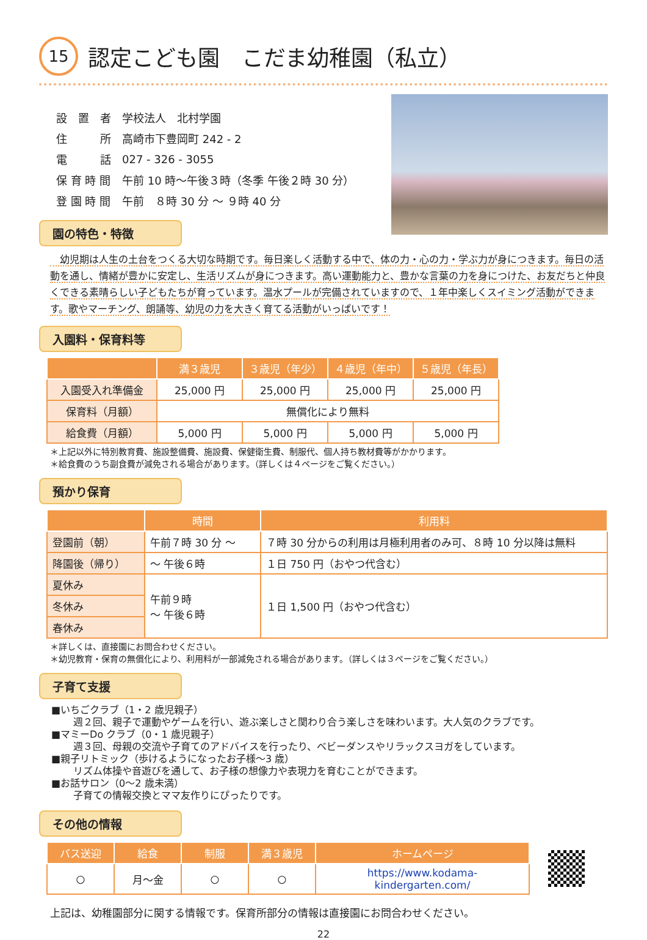15 認定こども園　こだま幼稚園（私立）
| 設 置 者 | 学校法人 北村学園 |
| 住 所 | 高崎市下豊岡町 242 - 2 |
| 電 話 | 027 - 326 - 3055 |
| 保 育 時 間 | 午前 10 時～午後３時（冬季 午後２時 30 分） |
| 登 園 時 間 | 午前 ８時 30 分 ～ ９時 40 分 |
園の特色・特徴
　幼児期は人生の土台をつくる大切な時期です。毎日楽しく活動する中で、体の力・心の力・学ぶ力が身につきます。毎日の活動を通し、情緒が豊かに安定し、生活リズムが身につきます。高い運動能力と、豊かな言葉の力を身につけた、お友だちと仲良くできる素晴らしい子どもたちが育っています。温水プールが完備されていますので、１年中楽しくスイミング活動ができます。歌やマーチング、朗誦等、幼児の力を大きく育てる活動がいっぱいです！
入園料・保育料等
| | 満３歳児 | ３歳児（年少） | ４歳児（年中） | ５歳児（年長） |
| --- | --- | --- | --- | --- |
| 入園受入れ準備金 | 25,000 円 | 25,000 円 | 25,000 円 | 25,000 円 |
| 保育料（月額） | 無償化により無料 | | | |
| 給食費（月額） | 5,000 円 | 5,000 円 | 5,000 円 | 5,000 円 |
＊上記以外に特別教育費、施設整備費、施設費、保健衛生費、制服代、個人持ち教材費等がかかります。
＊給食費のうち副食費が減免される場合があります。（詳しくは４ページをご覧ください。）
預かり保育
| | 時間 | 利用料 |
| --- | --- | --- |
| 登園前（朝） | 午前７時 30 分 ～ | ７時 30 分からの利用は月極利用者のみ可、８時 10 分以降は無料 |
| 降園後（帰り） | ～ 午後６時 | １日 750 円（おやつ代含む） |
| 夏休み | 午前９時 ～ 午後６時 | １日 1,500 円（おやつ代含む） |
| 冬休み | | |
| 春休み | | |
＊詳しくは、直接園にお問合わせください。
＊幼児教育・保育の無償化により、利用料が一部減免される場合があります。（詳しくは３ページをご覧ください。）
子育て支援
■いちごクラブ（1・2 歳児親子）
週２回、親子で運動やゲームを行い、遊ぶ楽しさと関わり合う楽しさを味わいます。大人気のクラブです。
■マミーDo クラブ（0・1 歳児親子）
週３回、母親の交流や子育てのアドバイスを行ったり、ベビーダンスやリラックスヨガをしています。
■親子リトミック（歩けるようになったお子様～3 歳）
リズム体操や音遊びを通して、お子様の想像力や表現力を育むことができます。
■お話サロン（0～2 歳未満）
子育ての情報交換とママ友作りにぴったりです。
その他の情報
| バス送迎 | 給食 | 制服 | 満３歳児 | ホームページ |
| --- | --- | --- | --- | --- |
| ○ | 月～金 | ○ | ○ | https://www.kodama-kindergarten.com/ |
上記は、幼稚園部分に関する情報です。保育所部分の情報は直接園にお問合わせください。
22